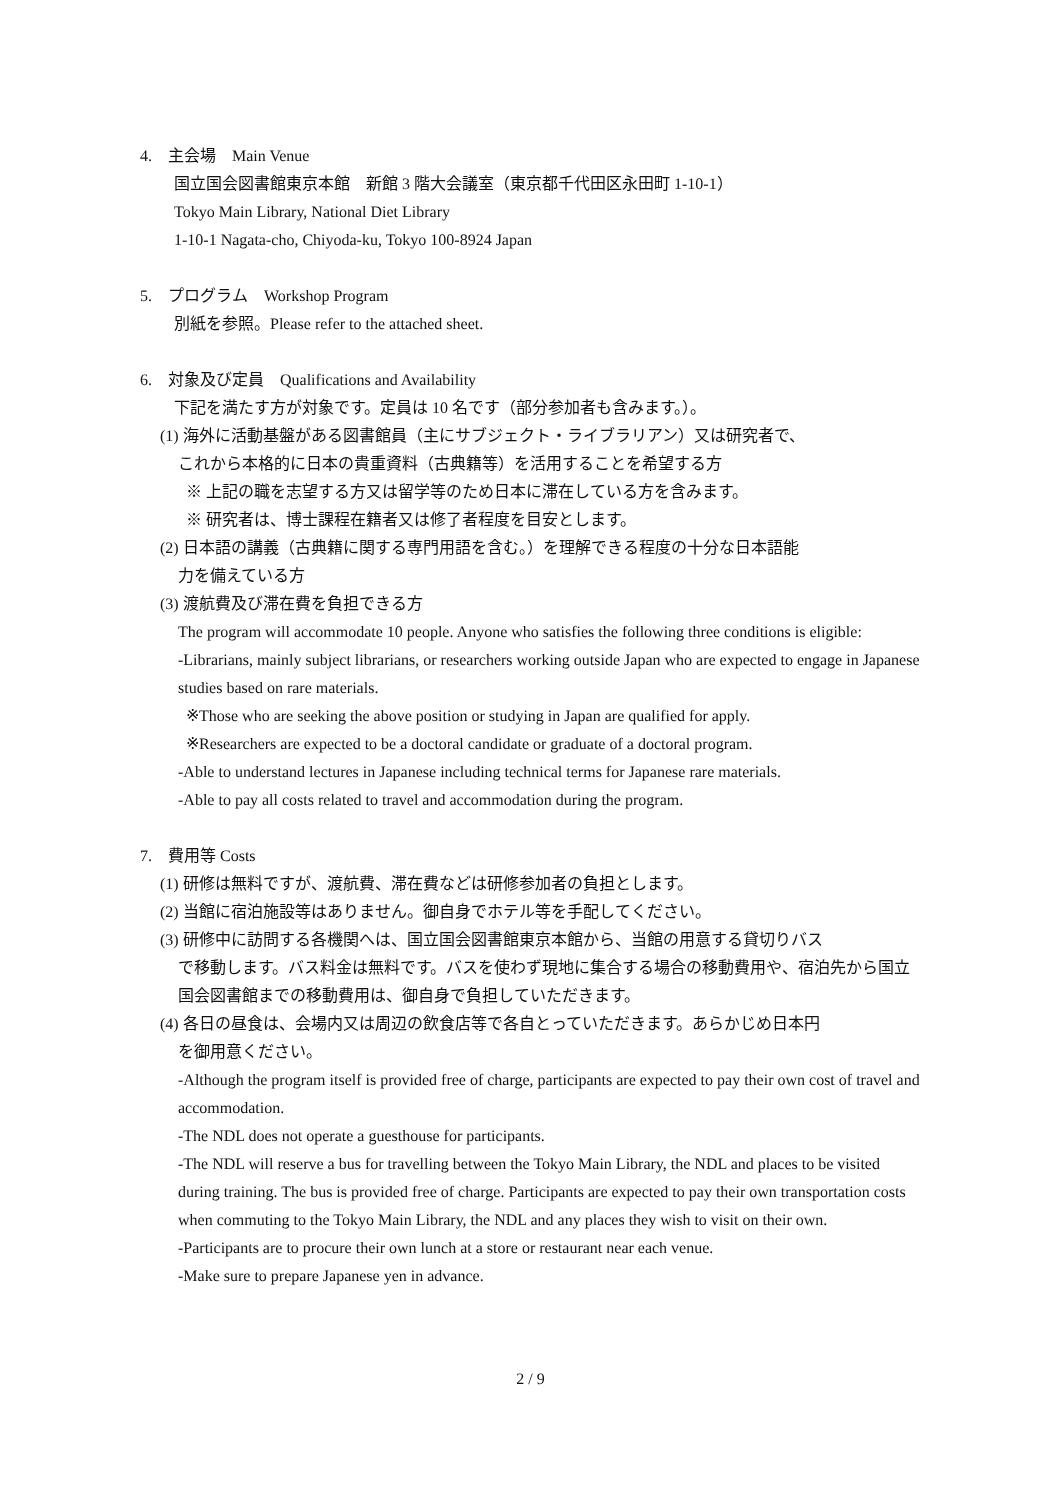4.　主会場　Main Venue
国立国会図書館東京本館　新館 3 階大会議室（東京都千代田区永田町 1-10-1）
Tokyo Main Library, National Diet Library
1-10-1 Nagata-cho, Chiyoda-ku, Tokyo 100-8924 Japan
5.　プログラム　Workshop Program
別紙を参照。Please refer to the attached sheet.
6.　対象及び定員　Qualifications and Availability
下記を満たす方が対象です。定員は 10 名です（部分参加者も含みます。）。
(1) 海外に活動基盤がある図書館員（主にサブジェクト・ライブラリアン）又は研究者で、
これから本格的に日本の貴重資料（古典籍等）を活用することを希望する方
※ 上記の職を志望する方又は留学等のため日本に滞在している方を含みます。
※ 研究者は、博士課程在籍者又は修了者程度を目安とします。
(2) 日本語の講義（古典籍に関する専門用語を含む。）を理解できる程度の十分な日本語能
力を備えている方
(3) 渡航費及び滞在費を負担できる方
The program will accommodate 10 people. Anyone who satisfies the following three conditions is eligible:
-Librarians, mainly subject librarians, or researchers working outside Japan who are expected to engage in Japanese studies based on rare materials.
※Those who are seeking the above position or studying in Japan are qualified for apply.
※Researchers are expected to be a doctoral candidate or graduate of a doctoral program.
-Able to understand lectures in Japanese including technical terms for Japanese rare materials.
-Able to pay all costs related to travel and accommodation during the program.
7.　費用等 Costs
(1) 研修は無料ですが、渡航費、滞在費などは研修参加者の負担とします。
(2) 当館に宿泊施設等はありません。御自身でホテル等を手配してください。
(3) 研修中に訪問する各機関へは、国立国会図書館東京本館から、当館の用意する貸切りバス
で移動します。バス料金は無料です。バスを使わず現地に集合する場合の移動費用や、宿泊先から国立国会図書館までの移動費用は、御自身で負担していただきます。
(4) 各日の昼食は、会場内又は周辺の飲食店等で各自とっていただきます。あらかじめ日本円
を御用意ください。
-Although the program itself is provided free of charge, participants are expected to pay their own cost of travel and accommodation.
-The NDL does not operate a guesthouse for participants.
-The NDL will reserve a bus for travelling between the Tokyo Main Library, the NDL and places to be visited during training. The bus is provided free of charge. Participants are expected to pay their own transportation costs when commuting to the Tokyo Main Library, the NDL and any places they wish to visit on their own.
-Participants are to procure their own lunch at a store or restaurant near each venue.
-Make sure to prepare Japanese yen in advance.
2 / 9